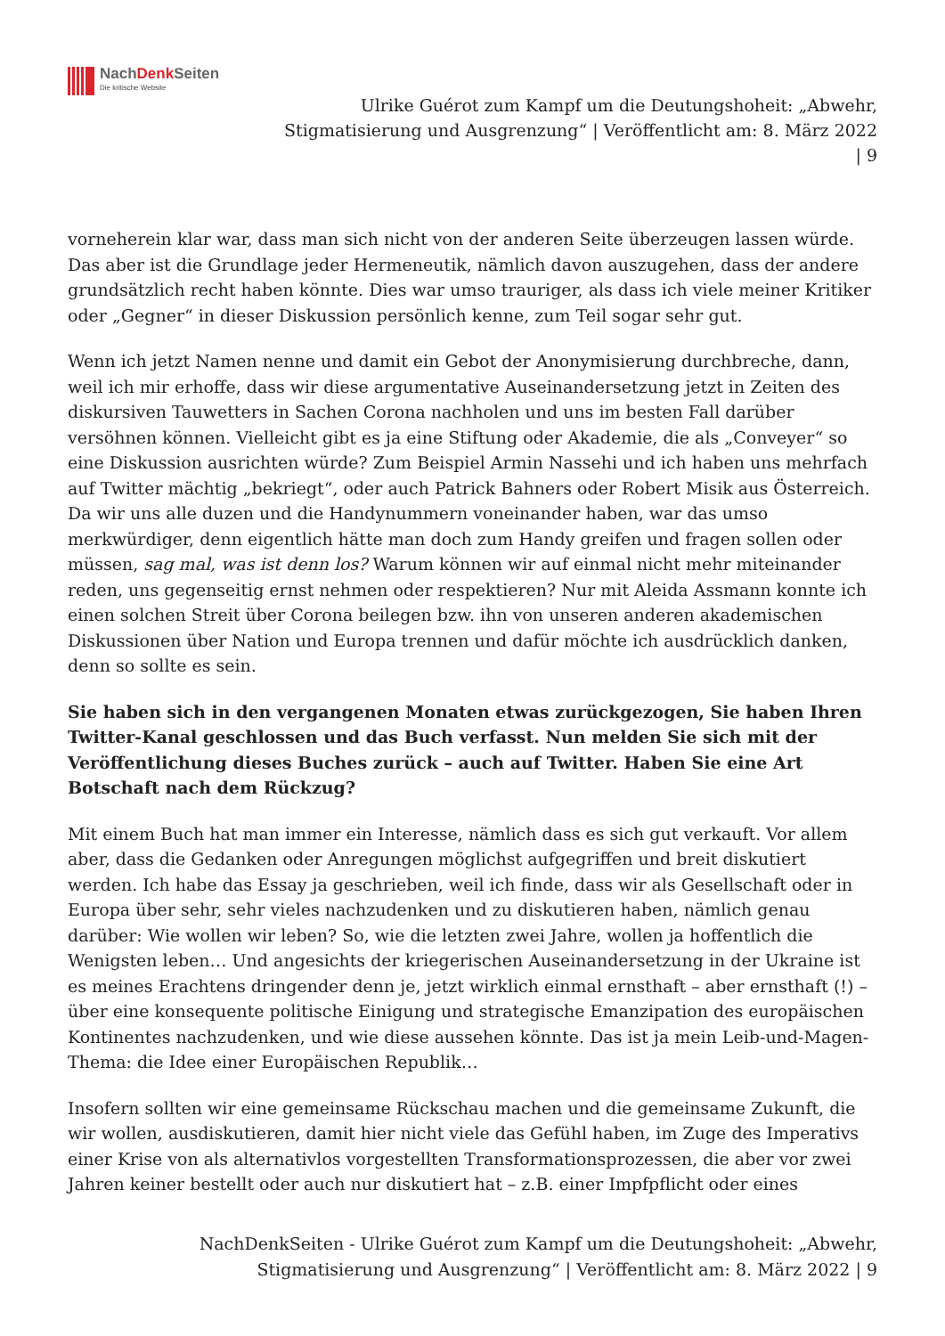NachDenk Seiten
Die kritische Website
Ulrike Guérot zum Kampf um die Deutungshoheit: „Abwehr,
Stigmatisierung und Ausgrenzung“ | Veröffentlicht am: 8. März 2022
| 9
vorneherein klar war, dass man sich nicht von der anderen Seite überzeugen lassen würde. Das aber ist die Grundlage jeder Hermeneutik, nämlich davon auszugehen, dass der andere grundsätzlich recht haben könnte. Dies war umso trauriger, als dass ich viele meiner Kritiker oder „Gegner“ in dieser Diskussion persönlich kenne, zum Teil sogar sehr gut.
Wenn ich jetzt Namen nenne und damit ein Gebot der Anonymisierung durchbreche, dann, weil ich mir erhoffe, dass wir diese argumentative Auseinandersetzung jetzt in Zeiten des diskursiven Tauwetters in Sachen Corona nachholen und uns im besten Fall darüber versöhnen können. Vielleicht gibt es ja eine Stiftung oder Akademie, die als „Conveyer“ so eine Diskussion ausrichten würde? Zum Beispiel Armin Nassehi und ich haben uns mehrfach auf Twitter mächtig „bekriegt“, oder auch Patrick Bahners oder Robert Misik aus Österreich. Da wir uns alle duzen und die Handynummern voneinander haben, war das umso merkwürdiger, denn eigentlich hätte man doch zum Handy greifen und fragen sollen oder müssen, sag mal, was ist denn los? Warum können wir auf einmal nicht mehr miteinander reden, uns gegenseitig ernst nehmen oder respektieren? Nur mit Aleida Assmann konnte ich einen solchen Streit über Corona beilegen bzw. ihn von unseren anderen akademischen Diskussionen über Nation und Europa trennen und dafür möchte ich ausdrücklich danken, denn so sollte es sein.
Sie haben sich in den vergangenen Monaten etwas zurückgezogen, Sie haben Ihren Twitter-Kanal geschlossen und das Buch verfasst. Nun melden Sie sich mit der Veröffentlichung dieses Buches zurück – auch auf Twitter. Haben Sie eine Art Botschaft nach dem Rückzug?
Mit einem Buch hat man immer ein Interesse, nämlich dass es sich gut verkauft. Vor allem aber, dass die Gedanken oder Anregungen möglichst aufgegriffen und breit diskutiert werden. Ich habe das Essay ja geschrieben, weil ich finde, dass wir als Gesellschaft oder in Europa über sehr, sehr vieles nachzudenken und zu diskutieren haben, nämlich genau darüber: Wie wollen wir leben? So, wie die letzten zwei Jahre, wollen ja hoffentlich die Wenigsten leben… Und angesichts der kriegerischen Auseinandersetzung in der Ukraine ist es meines Erachtens dringender denn je, jetzt wirklich einmal ernsthaft – aber ernsthaft (!) – über eine konsequente politische Einigung und strategische Emanzipation des europäischen Kontinentes nachzudenken, und wie diese aussehen könnte. Das ist ja mein Leib-und-Magen-Thema: die Idee einer Europäischen Republik…
Insofern sollten wir eine gemeinsame Rückschau machen und die gemeinsame Zukunft, die wir wollen, ausdiskutieren, damit hier nicht viele das Gefühl haben, im Zuge des Imperativs einer Krise von als alternativlos vorgestellten Transformationsprozessen, die aber vor zwei Jahren keiner bestellt oder auch nur diskutiert hat – z.B. einer Impfpflicht oder eines
NachDenkSeiten - Ulrike Guérot zum Kampf um die Deutungshoheit: „Abwehr,
Stigmatisierung und Ausgrenzung“ | Veröffentlicht am: 8. März 2022 | 9